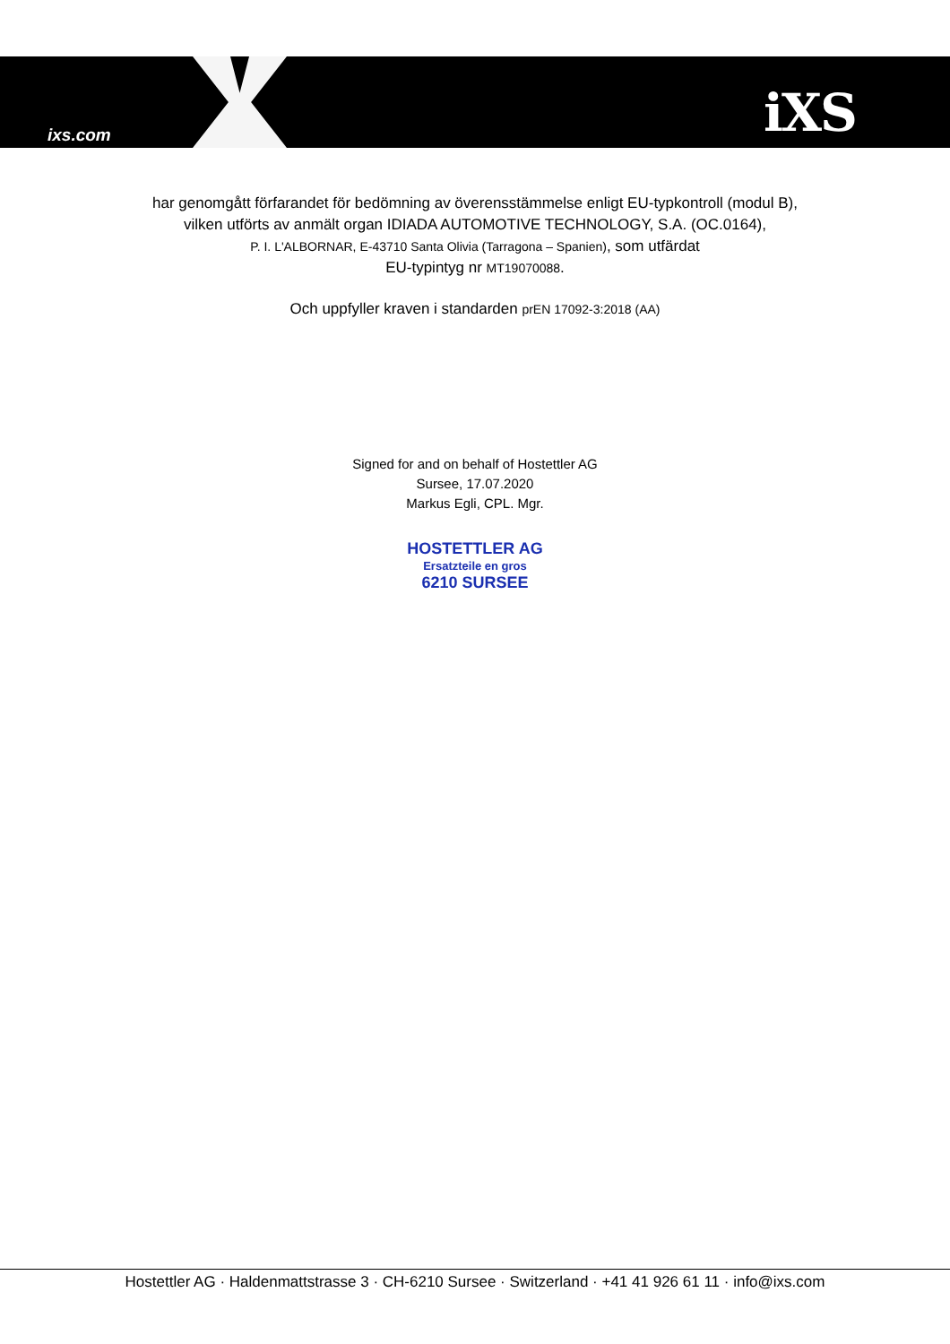ixs.com iXS
har genomgått förfarandet för bedömning av överensstämmelse enligt EU-typkontroll (modul B),
vilken utförts av anmält organ IDIADA AUTOMOTIVE TECHNOLOGY, S.A. (OC.0164),
P. I. L'ALBORNAR, E-43710 Santa Olivia (Tarragona – Spanien), som utfärdat
EU-typintyg nr MT19070088.
Och uppfyller kraven i standarden prEN 17092-3:2018 (AA)
Signed for and on behalf of Hostettler AG
Sursee, 17.07.2020
Markus Egli, CPL. Mgr.
HOSTETTLER AG
Ersatzteile en gros
6210 SURSEE
Hostettler AG · Haldenmattstrasse 3 · CH-6210 Sursee · Switzerland · +41 41 926 61 11 · info@ixs.com